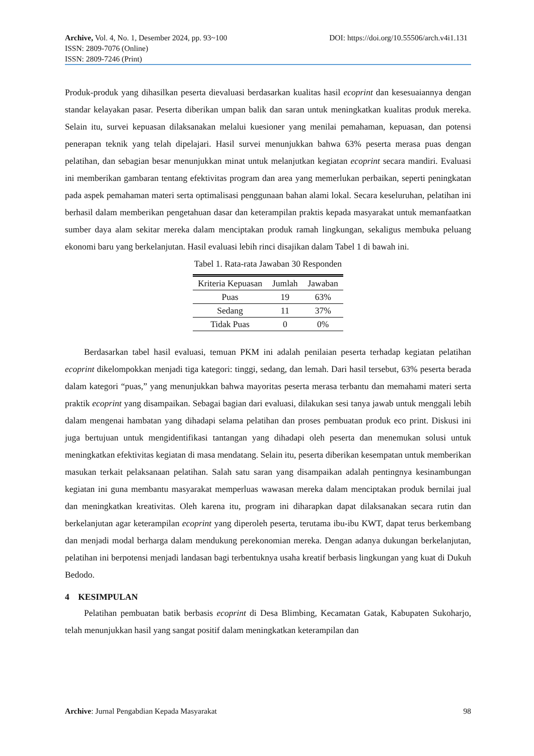Archive, Vol. 4, No. 1, Desember 2024, pp. 93~100 DOI: https://doi.org/10.55506/arch.v4i1.131
ISSN: 2809-7076 (Online)
ISSN: 2809-7246 (Print)
Produk-produk yang dihasilkan peserta dievaluasi berdasarkan kualitas hasil ecoprint dan kesesuaiannya dengan standar kelayakan pasar. Peserta diberikan umpan balik dan saran untuk meningkatkan kualitas produk mereka. Selain itu, survei kepuasan dilaksanakan melalui kuesioner yang menilai pemahaman, kepuasan, dan potensi penerapan teknik yang telah dipelajari. Hasil survei menunjukkan bahwa 63% peserta merasa puas dengan pelatihan, dan sebagian besar menunjukkan minat untuk melanjutkan kegiatan ecoprint secara mandiri. Evaluasi ini memberikan gambaran tentang efektivitas program dan area yang memerlukan perbaikan, seperti peningkatan pada aspek pemahaman materi serta optimalisasi penggunaan bahan alami lokal. Secara keseluruhan, pelatihan ini berhasil dalam memberikan pengetahuan dasar dan keterampilan praktis kepada masyarakat untuk memanfaatkan sumber daya alam sekitar mereka dalam menciptakan produk ramah lingkungan, sekaligus membuka peluang ekonomi baru yang berkelanjutan. Hasil evaluasi lebih rinci disajikan dalam Tabel 1 di bawah ini.
Tabel 1. Rata-rata Jawaban 30 Responden
| Kriteria Kepuasan | Jumlah | Jawaban |
| --- | --- | --- |
| Puas | 19 | 63% |
| Sedang | 11 | 37% |
| Tidak Puas | 0 | 0% |
Berdasarkan tabel hasil evaluasi, temuan PKM ini adalah penilaian peserta terhadap kegiatan pelatihan ecoprint dikelompokkan menjadi tiga kategori: tinggi, sedang, dan lemah. Dari hasil tersebut, 63% peserta berada dalam kategori “puas,” yang menunjukkan bahwa mayoritas peserta merasa terbantu dan memahami materi serta praktik ecoprint yang disampaikan. Sebagai bagian dari evaluasi, dilakukan sesi tanya jawab untuk menggali lebih dalam mengenai hambatan yang dihadapi selama pelatihan dan proses pembuatan produk eco print. Diskusi ini juga bertujuan untuk mengidentifikasi tantangan yang dihadapi oleh peserta dan menemukan solusi untuk meningkatkan efektivitas kegiatan di masa mendatang. Selain itu, peserta diberikan kesempatan untuk memberikan masukan terkait pelaksanaan pelatihan. Salah satu saran yang disampaikan adalah pentingnya kesinambungan kegiatan ini guna membantu masyarakat memperluas wawasan mereka dalam menciptakan produk bernilai jual dan meningkatkan kreativitas. Oleh karena itu, program ini diharapkan dapat dilaksanakan secara rutin dan berkelanjutan agar keterampilan ecoprint yang diperoleh peserta, terutama ibu-ibu KWT, dapat terus berkembang dan menjadi modal berharga dalam mendukung perekonomian mereka. Dengan adanya dukungan berkelanjutan, pelatihan ini berpotensi menjadi landasan bagi terbentuknya usaha kreatif berbasis lingkungan yang kuat di Dukuh Bedodo.
4 KESIMPULAN
Pelatihan pembuatan batik berbasis ecoprint di Desa Blimbing, Kecamatan Gatak, Kabupaten Sukoharjo, telah menunjukkan hasil yang sangat positif dalam meningkatkan keterampilan dan
Archive: Jurnal Pengabdian Kepada Masyarakat 98